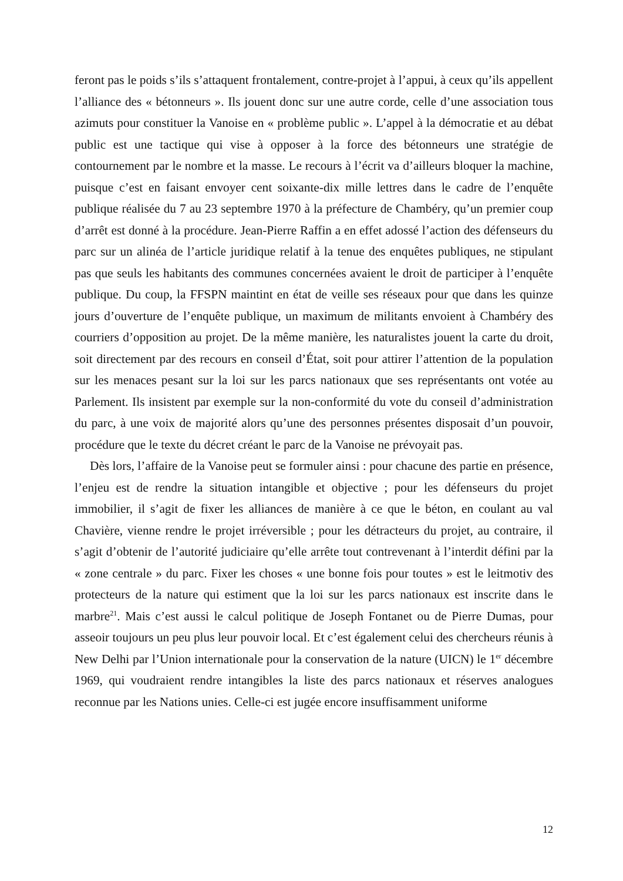feront pas le poids s’ils s’attaquent frontalement, contre-projet à l’appui, à ceux qu’ils appellent l’alliance des « bétonneurs ». Ils jouent donc sur une autre corde, celle d’une association tous azimuts pour constituer la Vanoise en « problème public ». L’appel à la démocratie et au débat public est une tactique qui vise à opposer à la force des bétonneurs une stratégie de contournement par le nombre et la masse. Le recours à l’écrit va d’ailleurs bloquer la machine, puisque c’est en faisant envoyer cent soixante-dix mille lettres dans le cadre de l’enquête publique réalisée du 7 au 23 septembre 1970 à la préfecture de Chambéry, qu’un premier coup d’arrêt est donné à la procédure. Jean-Pierre Raffin a en effet adossé l’action des défenseurs du parc sur un alinéa de l’article juridique relatif à la tenue des enquêtes publiques, ne stipulant pas que seuls les habitants des communes concernées avaient le droit de participer à l’enquête publique. Du coup, la FFSPN maintint en état de veille ses réseaux pour que dans les quinze jours d’ouverture de l’enquête publique, un maximum de militants envoient à Chambéry des courriers d’opposition au projet. De la même manière, les naturalistes jouent la carte du droit, soit directement par des recours en conseil d’État, soit pour attirer l’attention de la population sur les menaces pesant sur la loi sur les parcs nationaux que ses représentants ont votée au Parlement. Ils insistent par exemple sur la non-conformité du vote du conseil d’administration du parc, à une voix de majorité alors qu’une des personnes présentes disposait d’un pouvoir, procédure que le texte du décret créant le parc de la Vanoise ne prévoyait pas.
Dès lors, l’affaire de la Vanoise peut se formuler ainsi : pour chacune des partie en présence, l’enjeu est de rendre la situation intangible et objective ; pour les défenseurs du projet immobilier, il s’agit de fixer les alliances de manière à ce que le béton, en coulant au val Chavière, vienne rendre le projet irréversible ; pour les détracteurs du projet, au contraire, il s’agit d’obtenir de l’autorité judiciaire qu’elle arrête tout contrevenant à l’interdit défini par la « zone centrale » du parc. Fixer les choses « une bonne fois pour toutes » est le leitmotiv des protecteurs de la nature qui estiment que la loi sur les parcs nationaux est inscrite dans le marbre<sup>21</sup>. Mais c’est aussi le calcul politique de Joseph Fontanet ou de Pierre Dumas, pour asseoir toujours un peu plus leur pouvoir local. Et c’est également celui des chercheurs réunis à New Delhi par l’Union internationale pour la conservation de la nature (UICN) le 1<sup>er</sup> décembre 1969, qui voudraient rendre intangibles la liste des parcs nationaux et réserves analogues reconnue par les Nations unies. Celle-ci est jugée encore insuffisamment uniforme
12